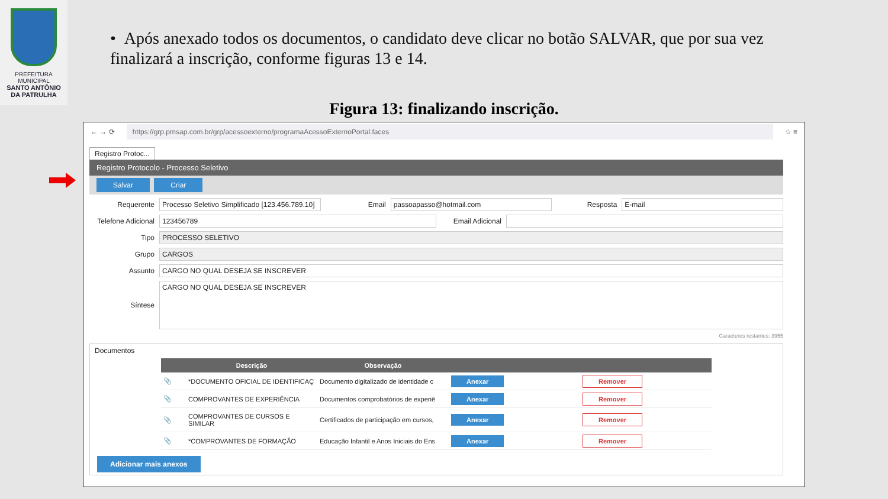PREFEITURA MUNICIPAL
SANTO ANTÔNIO
DA PATRULHA
• Após anexado todos os documentos, o candidato deve clicar no botão SALVAR, que por sua vez finalizará a inscrição, conforme figuras 13 e 14.
Figura 13: finalizando inscrição.
← → ⟳
https://grp.pmsap.com.br/grp/acessoexterno/programaAcessoExternoPortal.faces
☆ ≡
Registro Protoc...
Registro Protocolo - Processo Seletivo
Salvar Criar
Requerente Processo Seletivo Simplificado [123.456.789.10] Email passoapasso@hotmail.com Resposta E-mail
Telefone Adicional 123456789 Email Adicional
Tipo PROCESSO SELETIVO
Grupo CARGOS
Assunto CARGO NO QUAL DESEJA SE INSCREVER
Síntese CARGO NO QUAL DESEJA SE INSCREVER
Caracteres restantes: 3955
Documentos
| | Descrição | Observação | | |
| --- | --- | --- | --- | --- |
| 📎 | *DOCUMENTO OFICIAL DE IDENTIFICAÇ | Documento digitalizado de identidade c | Anexar | Remover |
| 📎 | COMPROVANTES DE EXPERIÊNCIA | Documentos comprobatórios de experiê | Anexar | Remover |
| 📎 | COMPROVANTES DE CURSOS E SIMILAR | Certificados de participação em cursos, | Anexar | Remover |
| 📎 | *COMPROVANTES DE FORMAÇÃO | Educação Infantil e Anos Iniciais do Ens | Anexar | Remover |
Adicionar mais anexos